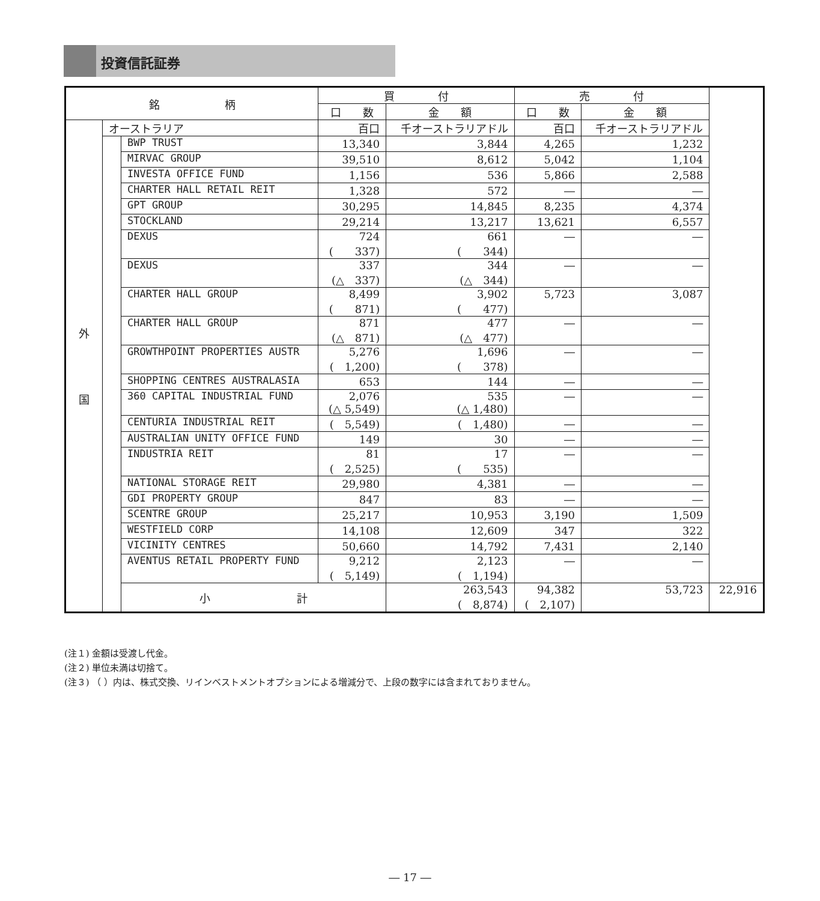投資信託証券
| 銘 柄 | | | 買 付 | | 売 付 | | |
| --- | --- | --- | --- | --- | --- | --- | --- |
| | | | 口 数 | 金 額 | 口 数 | 金 額 | |
| 外 国 | オーストラリア | | 百口 | 千オーストラリアドル | 百口 | 千オーストラリアドル | |
| | | BWP TRUST | 13,340 | 3,844 | 4,265 | 1,232 | |
| | | MIRVAC GROUP | 39,510 | 8,612 | 5,042 | 1,104 | |
| | | INVESTA OFFICE FUND | 1,156 | 536 | 5,866 | 2,588 | |
| | | CHARTER HALL RETAIL REIT | 1,328 | 572 | ― | ― | |
| | | GPT GROUP | 30,295 | 14,845 | 8,235 | 4,374 | |
| | | STOCKLAND | 29,214 | 13,217 | 13,621 | 6,557 | |
| | | DEXUS | 724 ( 337) | 661 ( 344) | ― | ― | |
| | | DEXUS | 337 (△ 337) | 344 (△ 344) | ― | ― | |
| | | CHARTER HALL GROUP | 8,499 ( 871) | 3,902 ( 477) | 5,723 | 3,087 | |
| | | CHARTER HALL GROUP | 871 (△ 871) | 477 (△ 477) | ― | ― | |
| | | GROWTHPOINT PROPERTIES AUSTR | 5,276 ( 1,200) | 1,696 ( 378) | ― | ― | |
| | | SHOPPING CENTRES AUSTRALASIA | 653 | 144 | ― | ― | |
| | | 360 CAPITAL INDUSTRIAL FUND | 2,076 (△ 5,549) | 535 (△ 1,480) | ― | ― | |
| | | CENTURIA INDUSTRIAL REIT | ( 5,549) | ( 1,480) | ― | ― | |
| | | AUSTRALIAN UNITY OFFICE FUND | 149 | 30 | ― | ― | |
| | | INDUSTRIA REIT | 81 ( 2,525) | 17 ( 535) | ― | ― | |
| | | NATIONAL STORAGE REIT | 29,980 | 4,381 | ― | ― | |
| | | GDI PROPERTY GROUP | 847 | 83 | ― | ― | |
| | | SCENTRE GROUP | 25,217 | 10,953 | 3,190 | 1,509 | |
| | | WESTFIELD CORP | 14,108 | 12,609 | 347 | 322 | |
| | | VICINITY CENTRES | 50,660 | 14,792 | 7,431 | 2,140 | |
| | | AVENTUS RETAIL PROPERTY FUND | 9,212 ( 5,149) | 2,123 ( 1,194) | ― | ― | |
| | | 小 計 | | 263,543 ( 8,874) | 94,382 ( 2,107) | 53,723 | 22,916 |
(注１) 金額は受渡し代金。
(注２) 単位未満は切捨て。
(注３) （ ）内は、株式交換、リインベストメントオプションによる増減分で、上段の数字には含まれておりません。
― 17 ―